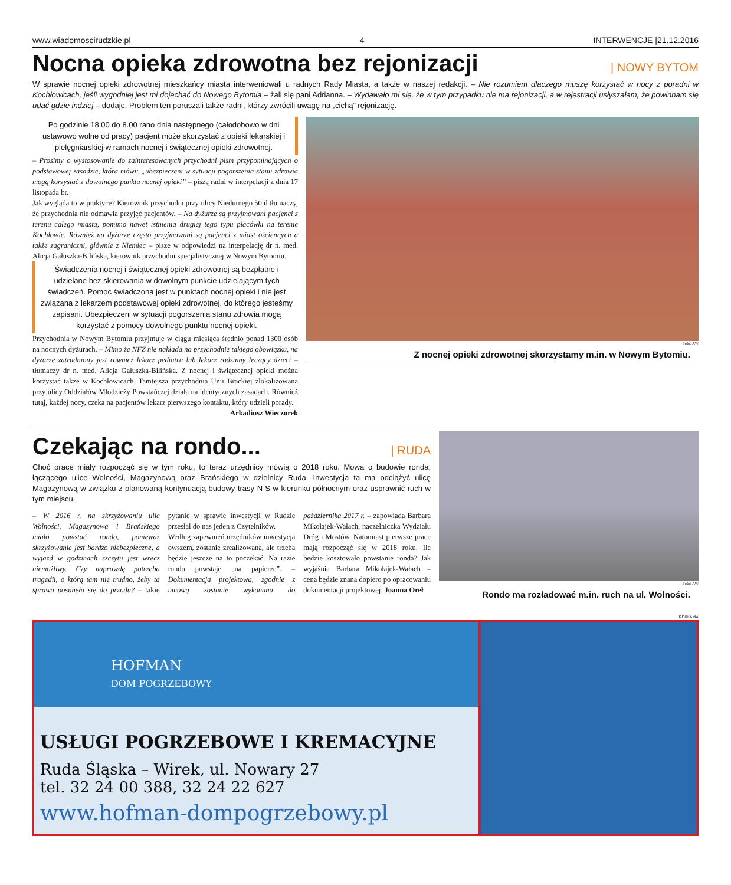www.wiadomoscirudzkie.pl 4 INTERWENCJE |21.12.2016
Nocna opieka zdrowotna bez rejonizacji | NOWY BYTOM
W sprawie nocnej opieki zdrowotnej mieszkańcy miasta interweniowali u radnych Rady Miasta, a także w naszej redakcji. – Nie rozumiem dlaczego muszę korzystać w nocy z poradni w Kochłowicach, jeśli wygodniej jest mi dojechać do Nowego Bytomia – żali się pani Adrianna. – Wydawało mi się, że w tym przypadku nie ma rejonizacji, a w rejestracji usłyszałam, że powinnam się udać gdzie indziej – dodaje. Problem ten poruszali także radni, którzy zwrócili uwagę na „cichą” rejonizację.
Po godzinie 18.00 do 8.00 rano dnia następnego (całodobowo w dni ustawowo wolne od pracy) pacjent może skorzystać z opieki lekarskiej i pielęgniarskiej w ramach nocnej i świątecznej opieki zdrowotnej.
– Prosimy o wystosowanie do zainteresowanych przychodni pism przypominających o podstawowej zasadzie, która mówi: „ubezpieczeni w sytuacji pogorszenia stanu zdrowia mogą korzystać z dowolnego punktu nocnej opieki” – piszą radni w interpelacji z dnia 17 listopada br.
Jak wygląda to w praktyce? Kierownik przychodni przy ulicy Niedurnego 50 d tłumaczy, że przychodnia nie odmawia przyjęć pacjentów. – Na dyżurze są przyjmowani pacjenci z terenu całego miasta, pomimo nawet istnienia drugiej tego typu placówki na terenie Kochłowic. Również na dyżurze często przyjmowani są pacjenci z miast ościennych a także zagraniczni, głównie z Niemiec – pisze w odpowiedzi na interpelację dr n. med. Alicja Gałuszka-Bilińska, kierownik przychodni specjalistycznej w Nowym Bytomiu.
Świadczenia nocnej i świątecznej opieki zdrowotnej są bezpłatne i udzielane bez skierowania w dowolnym punkcie udzielającym tych świadczeń. Pomoc świadczona jest w punktach nocnej opieki i nie jest związana z lekarzem podstawowej opieki zdrowotnej, do którego jesteśmy zapisani. Ubezpieczeni w sytuacji pogorszenia stanu zdrowia mogą korzystać z pomocy dowolnego punktu nocnej opieki.
Przychodnia w Nowym Bytomiu przyjmuje w ciągu miesiąca średnio ponad 1300 osób na nocnych dyżurach. – Mimo że NFZ nie nakłada na przychodnie takiego obowiązku, na dyżurze zatrudniony jest również lekarz pediatra lub lekarz rodzinny leczący dzieci – tłumaczy dr n. med. Alicja Gałuszka-Bilińska. Z nocnej i świątecznej opieki można korzystać także w Kochłowicach. Tamtejsza przychodnia Unii Brackiej zlokalizowana przy ulicy Oddziałów Młodzieży Powstańczej działa na identycznych zasadach. Również tutaj, każdej nocy, czeka na pacjentów lekarz pierwszego kontaktu, który udzieli porady.
Arkadiusz Wieczorek
Foto: AW
Z nocnej opieki zdrowotnej skorzystamy m.in. w Nowym Bytomiu.
Czekając na rondo... | RUDA
Choć prace miały rozpocząć się w tym roku, to teraz urzędnicy mówią o 2018 roku. Mowa o budowie ronda, łączącego ulice Wolności, Magazynową oraz Brańskiego w dzielnicy Ruda. Inwestycja ta ma odciążyć ulicę Magazynową w związku z planowaną kontynuacją budowy trasy N-S w kierunku północnym oraz usprawnić ruch w tym miejscu.
– W 2016 r. na skrzyżowaniu ulic Wolności, Magazynowa i Brańskiego miało powstać rondo, ponieważ skrzyżowanie jest bardzo niebezpieczne, a wyjazd w godzinach szczytu jest wręcz niemożliwy. Czy naprawdę potrzeba tragedii, o którą tam nie trudno, żeby ta sprawa posunęła się do przodu? – takie pytanie w sprawie inwestycji w Rudzie przesłał do nas jeden z Czytelników.
Według zapewnień urzędników inwestycja owszem, zostanie zrealizowana, ale trzeba będzie jeszcze na to poczekać. Na razie rondo powstaje „na papierze”. – Dokumentacja projektowa, zgodnie z umową zostanie wykonana do października 2017 r. – zapowiada Barbara Mikołajek-Wałach, naczelniczka Wydziału Dróg i Mostów. Natomiast pierwsze prace mają rozpocząć się w 2018 roku. Ile będzie kosztowało powstanie ronda? Jak wyjaśnia Barbara Mikołajek-Wałach – cena będzie znana dopiero po opracowaniu dokumentacji projektowej. Joanna Oreł
Foto: AW
Rondo ma rozładować m.in. ruch na ul. Wolności.
REKLAMA
HOFMAN
DOM POGRZEBOWY
USŁUGI POGRZEBOWE I KREMACYJNE
Ruda Śląska – Wirek, ul. Nowary 27
tel. 32 24 00 388, 32 24 22 627
www.hofman-dompogrzebowy.pl